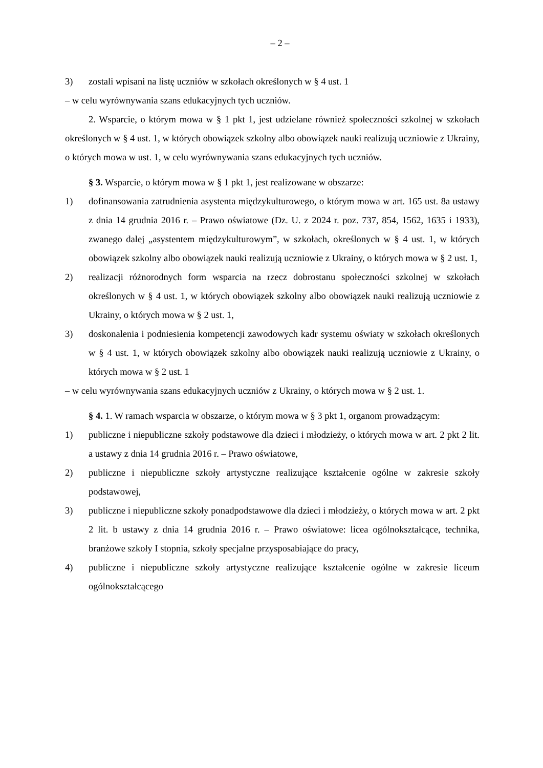– 2 –
3) zostali wpisani na listę uczniów w szkołach określonych w § 4 ust. 1
– w celu wyrównywania szans edukacyjnych tych uczniów.
2. Wsparcie, o którym mowa w § 1 pkt 1, jest udzielane również społeczności szkolnej w szkołach określonych w § 4 ust. 1, w których obowiązek szkolny albo obowiązek nauki realizują uczniowie z Ukrainy, o których mowa w ust. 1, w celu wyrównywania szans edukacyjnych tych uczniów.
§ 3. Wsparcie, o którym mowa w § 1 pkt 1, jest realizowane w obszarze:
1) dofinansowania zatrudnienia asystenta międzykulturowego, o którym mowa w art. 165 ust. 8a ustawy z dnia 14 grudnia 2016 r. – Prawo oświatowe (Dz. U. z 2024 r. poz. 737, 854, 1562, 1635 i 1933), zwanego dalej „asystentem międzykulturowym”, w szkołach, określonych w § 4 ust. 1, w których obowiązek szkolny albo obowiązek nauki realizują uczniowie z Ukrainy, o których mowa w § 2 ust. 1,
2) realizacji różnorodnych form wsparcia na rzecz dobrostanu społeczności szkolnej w szkołach określonych w § 4 ust. 1, w których obowiązek szkolny albo obowiązek nauki realizują uczniowie z Ukrainy, o których mowa w § 2 ust. 1,
3) doskonalenia i podniesienia kompetencji zawodowych kadr systemu oświaty w szkołach określonych w § 4 ust. 1, w których obowiązek szkolny albo obowiązek nauki realizują uczniowie z Ukrainy, o których mowa w § 2 ust. 1
– w celu wyrównywania szans edukacyjnych uczniów z Ukrainy, o których mowa w § 2 ust. 1.
§ 4. 1. W ramach wsparcia w obszarze, o którym mowa w § 3 pkt 1, organom prowadzącym:
1) publiczne i niepubliczne szkoły podstawowe dla dzieci i młodzieży, o których mowa w art. 2 pkt 2 lit. a ustawy z dnia 14 grudnia 2016 r. – Prawo oświatowe,
2) publiczne i niepubliczne szkoły artystyczne realizujące kształcenie ogólne w zakresie szkoły podstawowej,
3) publiczne i niepubliczne szkoły ponadpodstawowe dla dzieci i młodzieży, o których mowa w art. 2 pkt 2 lit. b ustawy z dnia 14 grudnia 2016 r. – Prawo oświatowe: licea ogólnokształcące, technika, branżowe szkoły I stopnia, szkoły specjalne przysposabiające do pracy,
4) publiczne i niepubliczne szkoły artystyczne realizujące kształcenie ogólne w zakresie liceum ogólnokształcącego